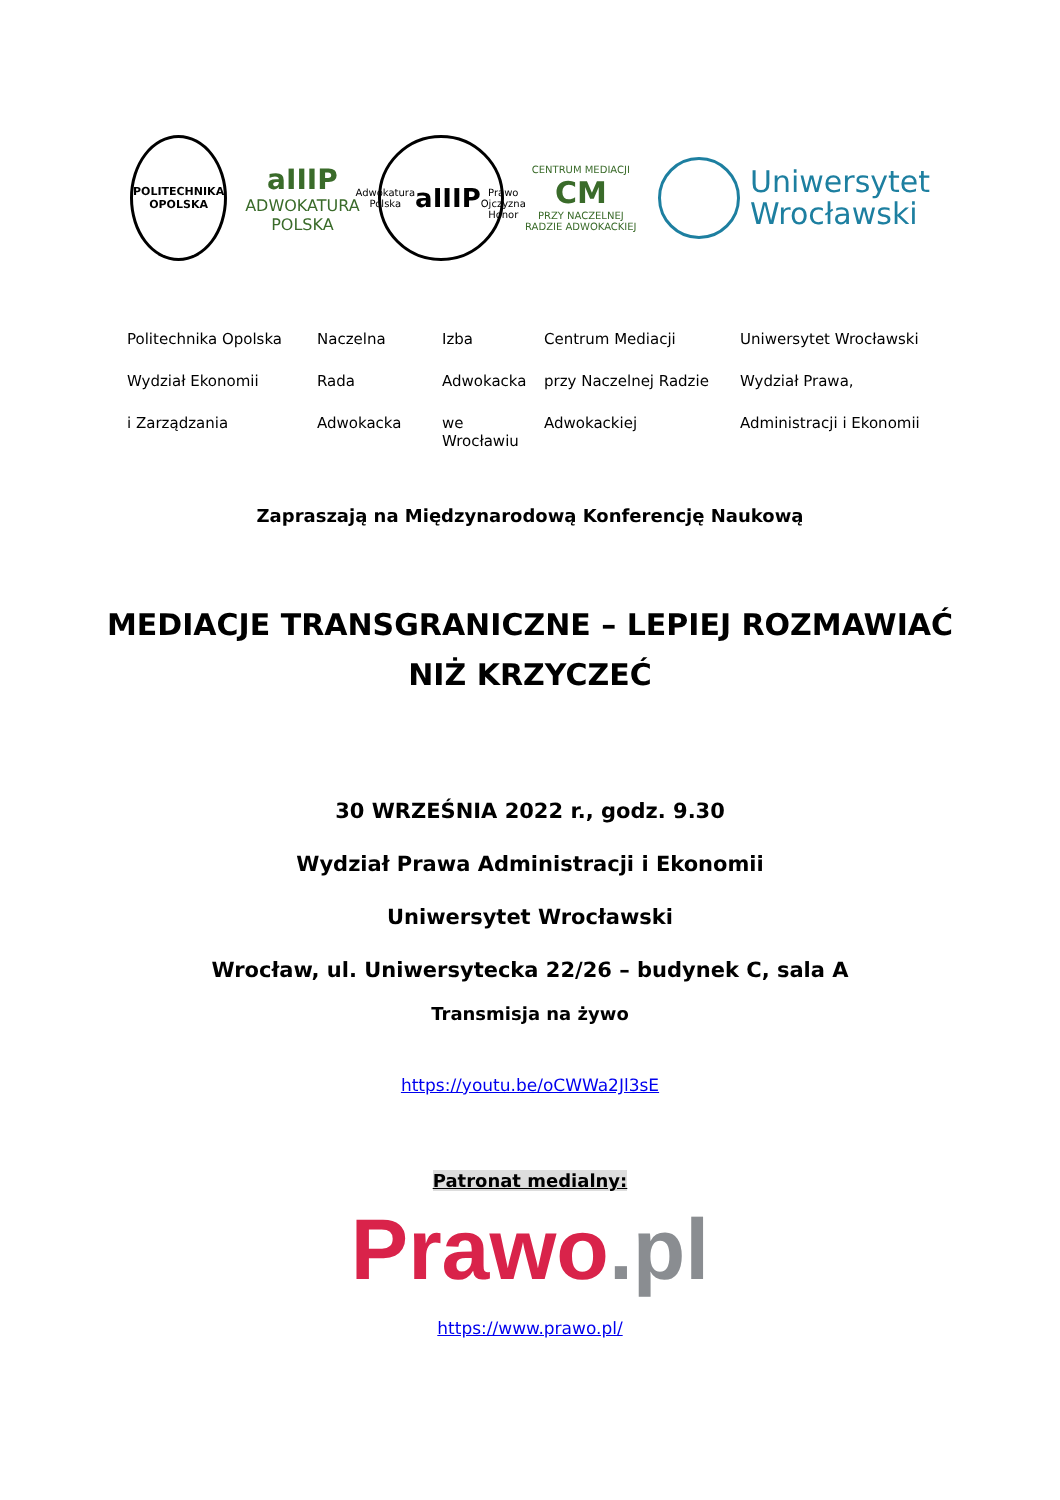POLITECHNIKA
OPOLSKA
aIIIP
ADWOKATURA
POLSKA
Adwokatura Polska
aIIIP
Prawo Ojczyzna Honor
CENTRUM MEDIACJI
CM
PRZY NACZELNEJ RADZIE ADWOKACKIEJ
Uniwersytet
Wrocławski
Politechnika Opolska
Naczelna
Izba
Centrum Mediacji
Uniwersytet Wrocławski
Wydział Ekonomii
Rada
Adwokacka
przy Naczelnej Radzie
Wydział Prawa,
i Zarządzania
Adwokacka
we Wrocławiu
Adwokackiej
Administracji i Ekonomii
Zapraszają na Międzynarodową Konferencję Naukową
MEDIACJE TRANSGRANICZNE – LEPIEJ ROZMAWIAĆ
NIŻ KRZYCZEĆ
30 WRZEŚNIA 2022 r., godz. 9.30
Wydział Prawa Administracji i Ekonomii
Uniwersytet Wrocławski
Wrocław, ul. Uniwersytecka 22/26 – budynek C, sala A
Transmisja na żywo
https://youtu.be/oCWWa2Jl3sE
Patronat medialny:
Prawo.pl
https://www.prawo.pl/